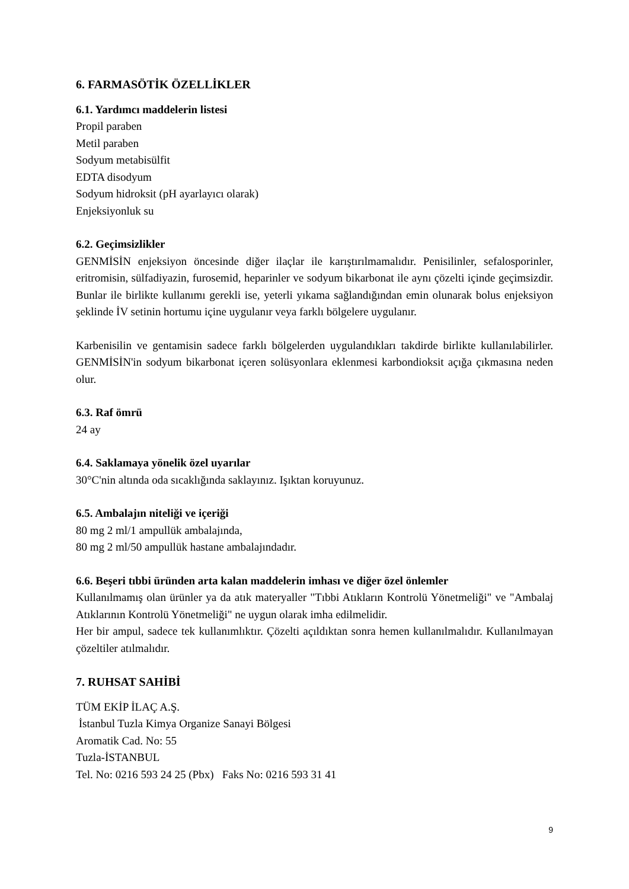6. FARMASÖTİK ÖZELLİKLER
6.1. Yardımcı maddelerin listesi
Propil paraben
Metil paraben
Sodyum metabisülfit
EDTA disodyum
Sodyum hidroksit (pH ayarlayıcı olarak)
Enjeksiyonluk su
6.2. Geçimsizlikler
GENMİSİN enjeksiyon öncesinde diğer ilaçlar ile karıştırılmamalıdır. Penisilinler, sefalosporinler, eritromisin, sülfadiyazin, furosemid, heparinler ve sodyum bikarbonat ile aynı çözelti içinde geçimsizdir. Bunlar ile birlikte kullanımı gerekli ise, yeterli yıkama sağlandığından emin olunarak bolus enjeksiyon şeklinde İV setinin hortumu içine uygulanır veya farklı bölgelere uygulanır.
Karbenisilin ve gentamisin sadece farklı bölgelerden uygulandıkları takdirde birlikte kullanılabilirler. GENMİSİN'in sodyum bikarbonat içeren solüsyonlara eklenmesi karbondioksit açığa çıkmasına neden olur.
6.3. Raf ömrü
24 ay
6.4. Saklamaya yönelik özel uyarılar
30°C'nin altında oda sıcaklığında saklayınız. Işıktan koruyunuz.
6.5. Ambalajın niteliği ve içeriği
80 mg 2 ml/1 ampullük ambalajında,
80 mg 2 ml/50 ampullük hastane ambalajındadır.
6.6. Beşeri tıbbi üründen arta kalan maddelerin imhası ve diğer özel önlemler
Kullanılmamış olan ürünler ya da atık materyaller "Tıbbi Atıkların Kontrolü Yönetmeliği" ve "Ambalaj Atıklarının Kontrolü Yönetmeliği" ne uygun olarak imha edilmelidir.
Her bir ampul, sadece tek kullanımlıktır. Çözelti açıldıktan sonra hemen kullanılmalıdır. Kullanılmayan çözeltiler atılmalıdır.
7. RUHSAT SAHİBİ
TÜM EKİP İLAÇ A.Ş.
İstanbul Tuzla Kimya Organize Sanayi Bölgesi
Aromatik Cad. No: 55
Tuzla-İSTANBUL
Tel. No: 0216 593 24 25 (Pbx) Faks No: 0216 593 31 41
9